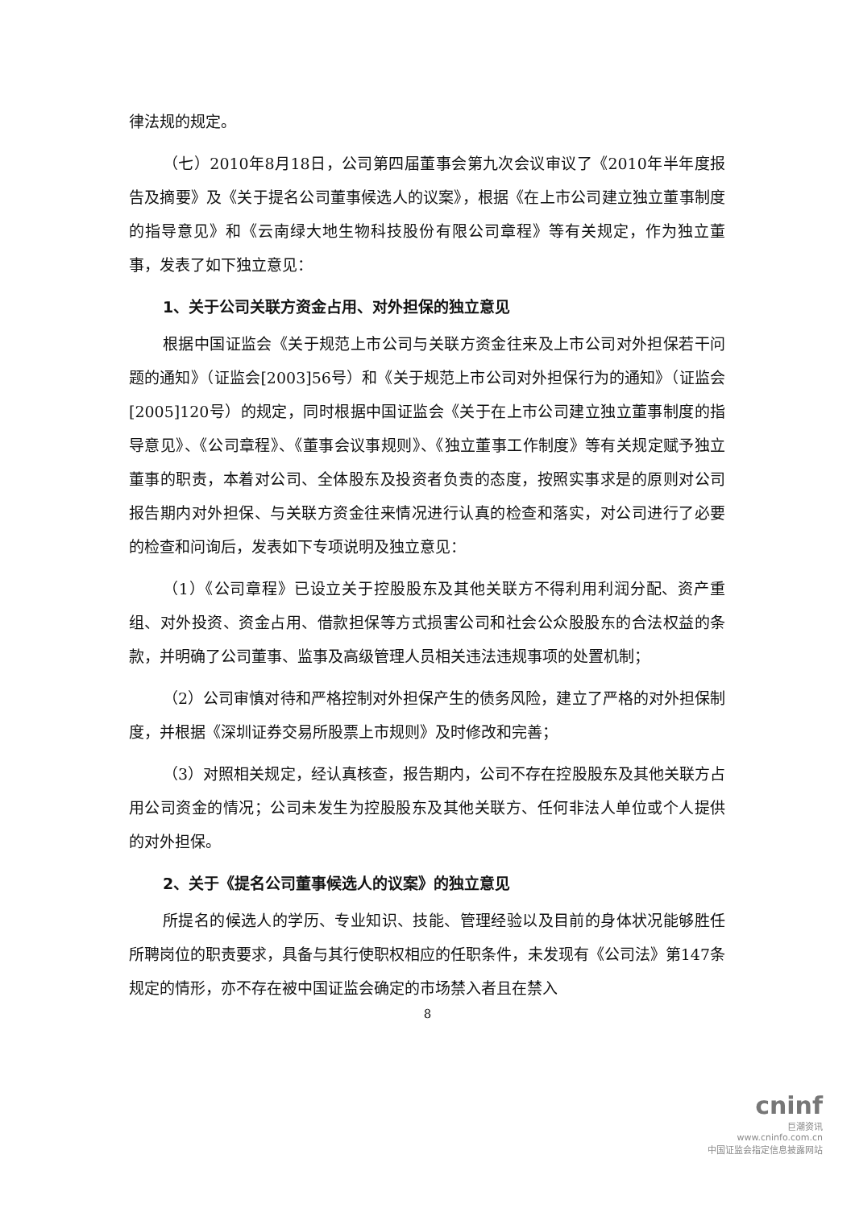律法规的规定。
（七）2010年8月18日，公司第四届董事会第九次会议审议了《2010年半年度报告及摘要》及《关于提名公司董事候选人的议案》，根据《在上市公司建立独立董事制度的指导意见》和《云南绿大地生物科技股份有限公司章程》等有关规定，作为独立董事，发表了如下独立意见：
1、关于公司关联方资金占用、对外担保的独立意见
根据中国证监会《关于规范上市公司与关联方资金往来及上市公司对外担保若干问题的通知》（证监会[2003]56号）和《关于规范上市公司对外担保行为的通知》（证监会[2005]120号）的规定，同时根据中国证监会《关于在上市公司建立独立董事制度的指导意见》、《公司章程》、《董事会议事规则》、《独立董事工作制度》等有关规定赋予独立董事的职责，本着对公司、全体股东及投资者负责的态度，按照实事求是的原则对公司报告期内对外担保、与关联方资金往来情况进行认真的检查和落实，对公司进行了必要的检查和问询后，发表如下专项说明及独立意见：
（1）《公司章程》已设立关于控股股东及其他关联方不得利用利润分配、资产重组、对外投资、资金占用、借款担保等方式损害公司和社会公众股股东的合法权益的条款，并明确了公司董事、监事及高级管理人员相关违法违规事项的处置机制；
（2）公司审慎对待和严格控制对外担保产生的债务风险，建立了严格的对外担保制度，并根据《深圳证券交易所股票上市规则》及时修改和完善；
（3）对照相关规定，经认真核查，报告期内，公司不存在控股股东及其他关联方占用公司资金的情况；公司未发生为控股股东及其他关联方、任何非法人单位或个人提供的对外担保。
2、关于《提名公司董事候选人的议案》的独立意见
所提名的候选人的学历、专业知识、技能、管理经验以及目前的身体状况能够胜任所聘岗位的职责要求，具备与其行使职权相应的任职条件，未发现有《公司法》第147条规定的情形，亦不存在被中国证监会确定的市场禁入者且在禁入
8
cninf
巨潮资讯
www.cninfo.com.cn
中国证监会指定信息披露网站